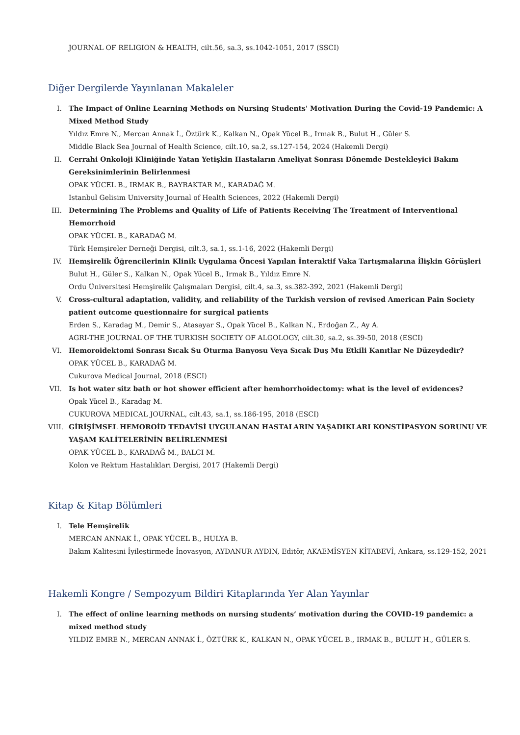JOURNAL OF RELIGION & HEALTH, cilt.56, sa.3, ss.1042-1051, 2017 (SSCI)
Diğer Dergilerde Yayınlanan Makaleler
I. The Impact of Online Learning Methods on Nursing Students' Motivation During the Covid-19 Pandemic: A Mixed Method Study
Yıldız Emre N., Mercan Annak İ., Öztürk K., Kalkan N., Opak Yücel B., Irmak B., Bulut H., Güler S.
Middle Black Sea Journal of Health Science, cilt.10, sa.2, ss.127-154, 2024 (Hakemli Dergi)
II. Cerrahi Onkoloji Kliniğinde Yatan Yetişkin Hastaların Ameliyat Sonrası Dönemde Destekleyici Bakım Gereksinimlerinin Belirlenmesi
OPAK YÜCEL B., IRMAK B., BAYRAKTAR M., KARADAĞ M.
Istanbul Gelisim University Journal of Health Sciences, 2022 (Hakemli Dergi)
III. Determining The Problems and Quality of Life of Patients Receiving The Treatment of Interventional Hemorrhoid
OPAK YÜCEL B., KARADAĞ M.
Türk Hemşireler Derneği Dergisi, cilt.3, sa.1, ss.1-16, 2022 (Hakemli Dergi)
IV. Hemşirelik Öğrencilerinin Klinik Uygulama Öncesi Yapılan İnteraktif Vaka Tartışmalarına İlişkin Görüşleri
Bulut H., Güler S., Kalkan N., Opak Yücel B., Irmak B., Yıldız Emre N.
Ordu Üniversitesi Hemşirelik Çalışmaları Dergisi, cilt.4, sa.3, ss.382-392, 2021 (Hakemli Dergi)
V. Cross-cultural adaptation, validity, and reliability of the Turkish version of revised American Pain Society patient outcome questionnaire for surgical patients
Erden S., Karadag M., Demir S., Atasayar S., Opak Yücel B., Kalkan N., Erdoğan Z., Ay A.
AGRI-THE JOURNAL OF THE TURKISH SOCIETY OF ALGOLOGY, cilt.30, sa.2, ss.39-50, 2018 (ESCI)
VI. Hemoroidektomi Sonrası Sıcak Su Oturma Banyosu Veya Sıcak Duş Mu Etkili Kanıtlar Ne Düzeydedir?
OPAK YÜCEL B., KARADAĞ M.
Cukurova Medical Journal, 2018 (ESCI)
VII. Is hot water sitz bath or hot shower efficient after hemhorrhoidectomy: what is the level of evidences?
Opak Yücel B., Karadag M.
CUKUROVA MEDICAL JOURNAL, cilt.43, sa.1, ss.186-195, 2018 (ESCI)
VIII. GİRİŞİMSEL HEMOROİD TEDAVİSİ UYGULANAN HASTALARIN YAŞADIKLARI KONSTİPASYON SORUNU VE YAŞAM KALİTELERİNİN BELİRLENMESİ
OPAK YÜCEL B., KARADAĞ M., BALCI M.
Kolon ve Rektum Hastalıkları Dergisi, 2017 (Hakemli Dergi)
Kitap & Kitap Bölümleri
I. Tele Hemşirelik
MERCAN ANNAK İ., OPAK YÜCEL B., HULYA B.
Bakım Kalitesini İyileştirmede İnovasyon, AYDANUR AYDIN, Editör, AKAEMİSYEN KİTABEVİ, Ankara, ss.129-152, 2021
Hakemli Kongre / Sempozyum Bildiri Kitaplarında Yer Alan Yayınlar
I. The effect of online learning methods on nursing students’ motivation during the COVID-19 pandemic: a mixed method study
YILDIZ EMRE N., MERCAN ANNAK İ., ÖZTÜRK K., KALKAN N., OPAK YÜCEL B., IRMAK B., BULUT H., GÜLER S.